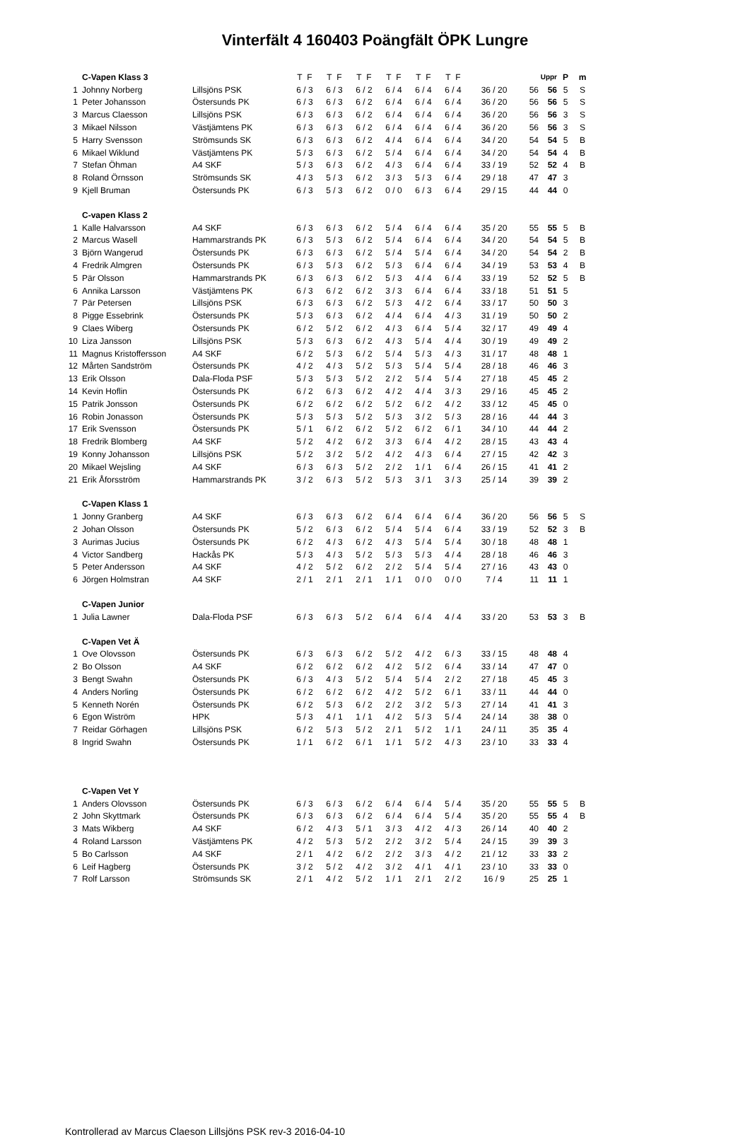Vinterfält 4 160403 Poängfält ÖPK Lungre
| | C-Vapen Klass 3 | | T F | T F | T F | T F | T F | T F | | | Uppr | P | m |
| 1 | Johnny Norberg | Lillsjöns PSK | 6 / 3 | 6 / 3 | 6 / 2 | 6 / 4 | 6 / 4 | 6 / 4 | 36 / 20 | 56 | 56 | 5 | S |
| 1 | Peter Johansson | Östersunds PK | 6 / 3 | 6 / 3 | 6 / 2 | 6 / 4 | 6 / 4 | 6 / 4 | 36 / 20 | 56 | 56 | 5 | S |
| 3 | Marcus Claesson | Lillsjöns PSK | 6 / 3 | 6 / 3 | 6 / 2 | 6 / 4 | 6 / 4 | 6 / 4 | 36 / 20 | 56 | 56 | 3 | S |
| 3 | Mikael Nilsson | Västjämtens PK | 6 / 3 | 6 / 3 | 6 / 2 | 6 / 4 | 6 / 4 | 6 / 4 | 36 / 20 | 56 | 56 | 3 | S |
| 5 | Harry Svensson | Strömsunds SK | 6 / 3 | 6 / 3 | 6 / 2 | 4 / 4 | 6 / 4 | 6 / 4 | 34 / 20 | 54 | 54 | 5 | B |
| 6 | Mikael Wiklund | Västjämtens PK | 5 / 3 | 6 / 3 | 6 / 2 | 5 / 4 | 6 / 4 | 6 / 4 | 34 / 20 | 54 | 54 | 4 | B |
| 7 | Stefan Öhman | A4 SKF | 5 / 3 | 6 / 3 | 6 / 2 | 4 / 3 | 6 / 4 | 6 / 4 | 33 / 19 | 52 | 52 | 4 | B |
| 8 | Roland Örnsson | Strömsunds SK | 4 / 3 | 5 / 3 | 6 / 2 | 3 / 3 | 5 / 3 | 6 / 4 | 29 / 18 | 47 | 47 | 3 | |
| 9 | Kjell Bruman | Östersunds PK | 6 / 3 | 5 / 3 | 6 / 2 | 0 / 0 | 6 / 3 | 6 / 4 | 29 / 15 | 44 | 44 | 0 | |
| | C-vapen Klass 2 | | | | | | | | | | | | |
| 1 | Kalle Halvarsson | A4 SKF | 6 / 3 | 6 / 3 | 6 / 2 | 5 / 4 | 6 / 4 | 6 / 4 | 35 / 20 | 55 | 55 | 5 | B |
| 2 | Marcus Wasell | Hammarstrands PK | 6 / 3 | 5 / 3 | 6 / 2 | 5 / 4 | 6 / 4 | 6 / 4 | 34 / 20 | 54 | 54 | 5 | B |
| 3 | Björn Wangerud | Östersunds PK | 6 / 3 | 6 / 3 | 6 / 2 | 5 / 4 | 5 / 4 | 6 / 4 | 34 / 20 | 54 | 54 | 2 | B |
| 4 | Fredrik Almgren | Östersunds PK | 6 / 3 | 5 / 3 | 6 / 2 | 5 / 3 | 6 / 4 | 6 / 4 | 34 / 19 | 53 | 53 | 4 | B |
| 5 | Pär Olsson | Hammarstrands PK | 6 / 3 | 6 / 3 | 6 / 2 | 5 / 3 | 4 / 4 | 6 / 4 | 33 / 19 | 52 | 52 | 5 | B |
| 6 | Annika Larsson | Västjämtens PK | 6 / 3 | 6 / 2 | 6 / 2 | 3 / 3 | 6 / 4 | 6 / 4 | 33 / 18 | 51 | 51 | 5 | |
| 7 | Pär Petersen | Lillsjöns PSK | 6 / 3 | 6 / 3 | 6 / 2 | 5 / 3 | 4 / 2 | 6 / 4 | 33 / 17 | 50 | 50 | 3 | |
| 8 | Pigge Essebrink | Östersunds PK | 5 / 3 | 6 / 3 | 6 / 2 | 4 / 4 | 6 / 4 | 4 / 3 | 31 / 19 | 50 | 50 | 2 | |
| 9 | Claes Wiberg | Östersunds PK | 6 / 2 | 5 / 2 | 6 / 2 | 4 / 3 | 6 / 4 | 5 / 4 | 32 / 17 | 49 | 49 | 4 | |
| 10 | Liza Jansson | Lillsjöns PSK | 5 / 3 | 6 / 3 | 6 / 2 | 4 / 3 | 5 / 4 | 4 / 4 | 30 / 19 | 49 | 49 | 2 | |
| 11 | Magnus Kristoffersson | A4 SKF | 6 / 2 | 5 / 3 | 6 / 2 | 5 / 4 | 5 / 3 | 4 / 3 | 31 / 17 | 48 | 48 | 1 | |
| 12 | Mårten Sandström | Östersunds PK | 4 / 2 | 4 / 3 | 5 / 2 | 5 / 3 | 5 / 4 | 5 / 4 | 28 / 18 | 46 | 46 | 3 | |
| 13 | Erik Olsson | Dala-Floda PSF | 5 / 3 | 5 / 3 | 5 / 2 | 2 / 2 | 5 / 4 | 5 / 4 | 27 / 18 | 45 | 45 | 2 | |
| 14 | Kevin Hoflin | Östersunds PK | 6 / 2 | 6 / 3 | 6 / 2 | 4 / 2 | 4 / 4 | 3 / 3 | 29 / 16 | 45 | 45 | 2 | |
| 15 | Patrik Jonsson | Östersunds PK | 6 / 2 | 6 / 2 | 6 / 2 | 5 / 2 | 6 / 2 | 4 / 2 | 33 / 12 | 45 | 45 | 0 | |
| 16 | Robin Jonasson | Östersunds PK | 5 / 3 | 5 / 3 | 5 / 2 | 5 / 3 | 3 / 2 | 5 / 3 | 28 / 16 | 44 | 44 | 3 | |
| 17 | Erik Svensson | Östersunds PK | 5 / 1 | 6 / 2 | 6 / 2 | 5 / 2 | 6 / 2 | 6 / 1 | 34 / 10 | 44 | 44 | 2 | |
| 18 | Fredrik Blomberg | A4 SKF | 5 / 2 | 4 / 2 | 6 / 2 | 3 / 3 | 6 / 4 | 4 / 2 | 28 / 15 | 43 | 43 | 4 | |
| 19 | Konny Johansson | Lillsjöns PSK | 5 / 2 | 3 / 2 | 5 / 2 | 4 / 2 | 4 / 3 | 6 / 4 | 27 / 15 | 42 | 42 | 3 | |
| 20 | Mikael Wejsling | A4 SKF | 6 / 3 | 6 / 3 | 5 / 2 | 2 / 2 | 1 / 1 | 6 / 4 | 26 / 15 | 41 | 41 | 2 | |
| 21 | Erik Åforsström | Hammarstrands PK | 3 / 2 | 6 / 3 | 5 / 2 | 5 / 3 | 3 / 1 | 3 / 3 | 25 / 14 | 39 | 39 | 2 | |
| | C-Vapen Klass 1 | | | | | | | | | | | | |
| 1 | Jonny Granberg | A4 SKF | 6 / 3 | 6 / 3 | 6 / 2 | 6 / 4 | 6 / 4 | 6 / 4 | 36 / 20 | 56 | 56 | 5 | S |
| 2 | Johan Olsson | Östersunds PK | 5 / 2 | 6 / 3 | 6 / 2 | 5 / 4 | 5 / 4 | 6 / 4 | 33 / 19 | 52 | 52 | 3 | B |
| 3 | Aurimas Jucius | Östersunds PK | 6 / 2 | 4 / 3 | 6 / 2 | 4 / 3 | 5 / 4 | 5 / 4 | 30 / 18 | 48 | 48 | 1 | |
| 4 | Victor Sandberg | Hackås PK | 5 / 3 | 4 / 3 | 5 / 2 | 5 / 3 | 5 / 3 | 4 / 4 | 28 / 18 | 46 | 46 | 3 | |
| 5 | Peter Andersson | A4 SKF | 4 / 2 | 5 / 2 | 6 / 2 | 2 / 2 | 5 / 4 | 5 / 4 | 27 / 16 | 43 | 43 | 0 | |
| 6 | Jörgen Holmstran | A4 SKF | 2 / 1 | 2 / 1 | 2 / 1 | 1 / 1 | 0 / 0 | 0 / 0 | 7 / 4 | 11 | 11 | 1 | |
| | C-Vapen Junior | | | | | | | | | | | | |
| 1 | Julia Lawner | Dala-Floda PSF | 6 / 3 | 6 / 3 | 5 / 2 | 6 / 4 | 6 / 4 | 4 / 4 | 33 / 20 | 53 | 53 | 3 | B |
| | C-Vapen Vet Ä | | | | | | | | | | | | |
| 1 | Ove Olovsson | Östersunds PK | 6 / 3 | 6 / 3 | 6 / 2 | 5 / 2 | 4 / 2 | 6 / 3 | 33 / 15 | 48 | 48 | 4 | |
| 2 | Bo Olsson | A4 SKF | 6 / 2 | 6 / 2 | 6 / 2 | 4 / 2 | 5 / 2 | 6 / 4 | 33 / 14 | 47 | 47 | 0 | |
| 3 | Bengt Swahn | Östersunds PK | 6 / 3 | 4 / 3 | 5 / 2 | 5 / 4 | 5 / 4 | 2 / 2 | 27 / 18 | 45 | 45 | 3 | |
| 4 | Anders Norling | Östersunds PK | 6 / 2 | 6 / 2 | 6 / 2 | 4 / 2 | 5 / 2 | 6 / 1 | 33 / 11 | 44 | 44 | 0 | |
| 5 | Kenneth Norén | Östersunds PK | 6 / 2 | 5 / 3 | 6 / 2 | 2 / 2 | 3 / 2 | 5 / 3 | 27 / 14 | 41 | 41 | 3 | |
| 6 | Egon Wiström | HPK | 5 / 3 | 4 / 1 | 1 / 1 | 4 / 2 | 5 / 3 | 5 / 4 | 24 / 14 | 38 | 38 | 0 | |
| 7 | Reidar Görhagen | Lillsjöns PSK | 6 / 2 | 5 / 3 | 5 / 2 | 2 / 1 | 5 / 2 | 1 / 1 | 24 / 11 | 35 | 35 | 4 | |
| 8 | Ingrid Swahn | Östersunds PK | 1 / 1 | 6 / 2 | 6 / 1 | 1 / 1 | 5 / 2 | 4 / 3 | 23 / 10 | 33 | 33 | 4 | |
| | C-Vapen Vet Y | | | | | | | | | | | | |
| 1 | Anders Olovsson | Östersunds PK | 6 / 3 | 6 / 3 | 6 / 2 | 6 / 4 | 6 / 4 | 5 / 4 | 35 / 20 | 55 | 55 | 5 | B |
| 2 | John Skyttmark | Östersunds PK | 6 / 3 | 6 / 3 | 6 / 2 | 6 / 4 | 6 / 4 | 5 / 4 | 35 / 20 | 55 | 55 | 4 | B |
| 3 | Mats Wikberg | A4 SKF | 6 / 2 | 4 / 3 | 5 / 1 | 3 / 3 | 4 / 2 | 4 / 3 | 26 / 14 | 40 | 40 | 2 | |
| 4 | Roland Larsson | Västjämtens PK | 4 / 2 | 5 / 3 | 5 / 2 | 2 / 2 | 3 / 2 | 5 / 4 | 24 / 15 | 39 | 39 | 3 | |
| 5 | Bo Carlsson | A4 SKF | 2 / 1 | 4 / 2 | 6 / 2 | 2 / 2 | 3 / 3 | 4 / 2 | 21 / 12 | 33 | 33 | 2 | |
| 6 | Leif Hagberg | Östersunds PK | 3 / 2 | 5 / 2 | 4 / 2 | 3 / 2 | 4 / 1 | 4 / 1 | 23 / 10 | 33 | 33 | 0 | |
| 7 | Rolf Larsson | Strömsunds SK | 2 / 1 | 4 / 2 | 5 / 2 | 1 / 1 | 2 / 1 | 2 / 2 | 16 / 9 | 25 | 25 | 1 | |
Kontrollerad av Marcus Claeson Lillsjöns PSK rev-3 2016-04-10